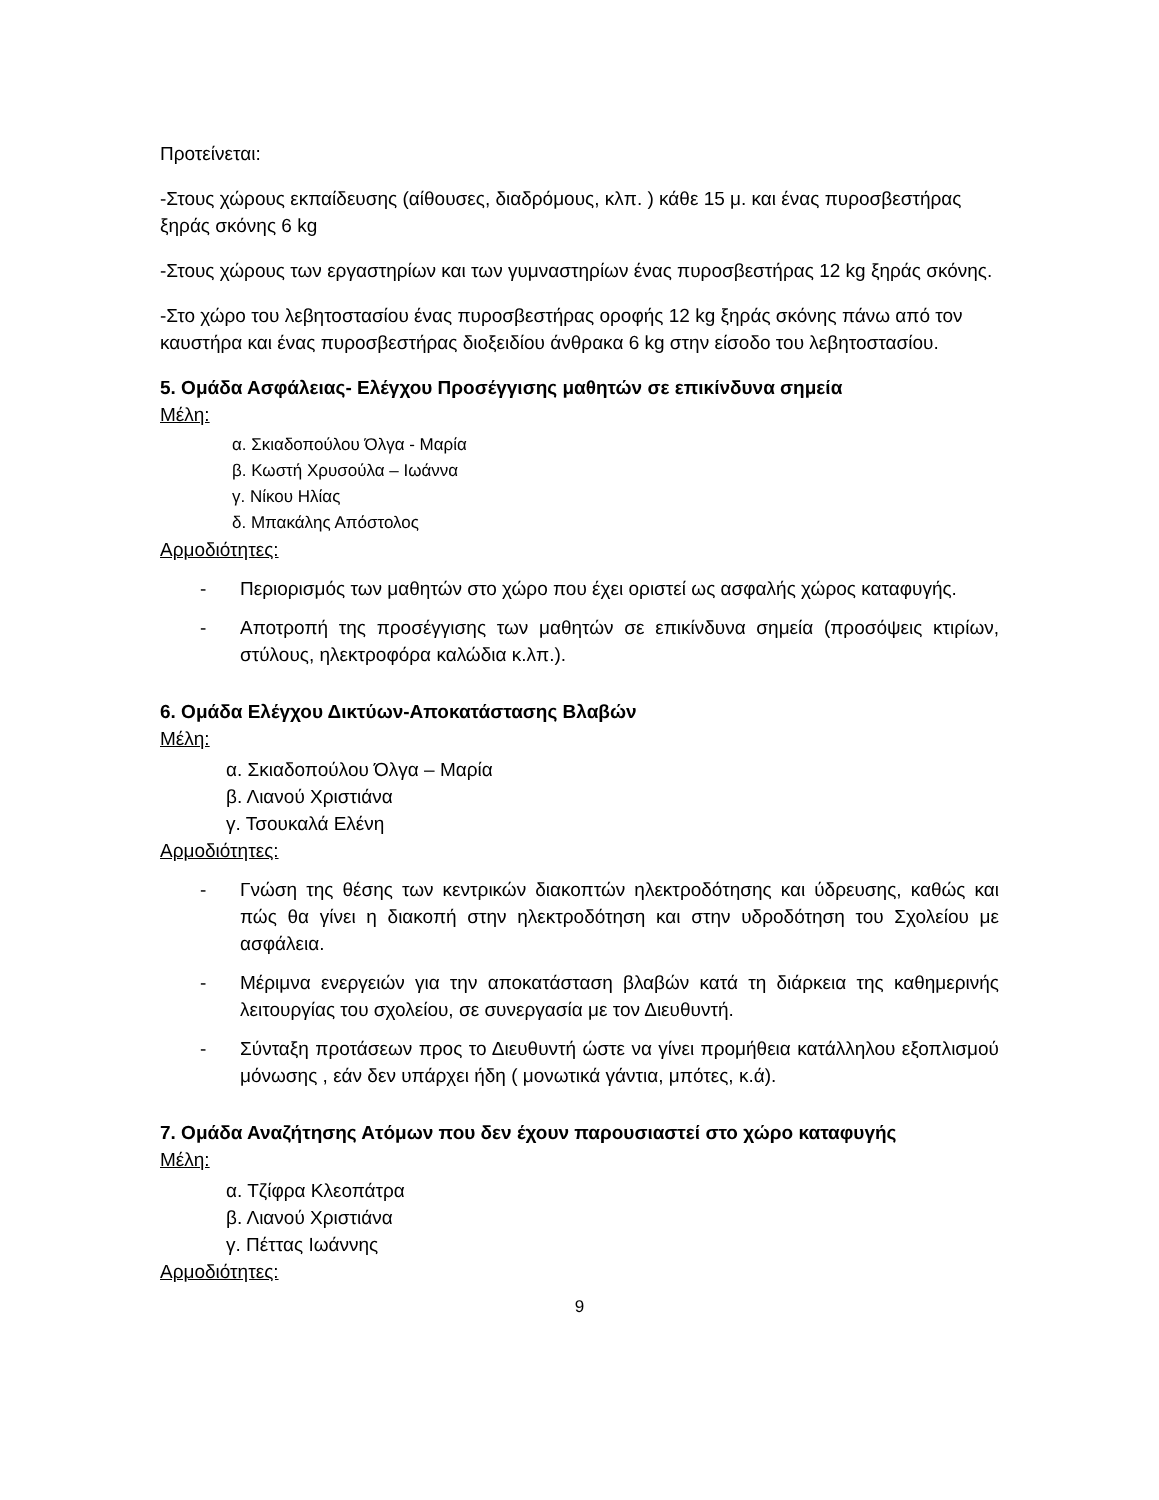Προτείνεται:
-Στους χώρους εκπαίδευσης (αίθουσες, διαδρόμους, κλπ. ) κάθε 15 μ. και ένας πυροσβεστήρας ξηράς σκόνης 6 kg
-Στους χώρους των εργαστηρίων και των γυμναστηρίων ένας πυροσβεστήρας 12 kg ξηράς σκόνης.
-Στο χώρο του λεβητοστασίου ένας πυροσβεστήρας οροφής 12 kg ξηράς σκόνης πάνω από τον καυστήρα και ένας πυροσβεστήρας διοξειδίου άνθρακα 6 kg στην είσοδο του λεβητοστασίου.
5. Ομάδα Ασφάλειας- Ελέγχου Προσέγγισης μαθητών σε επικίνδυνα σημεία
Μέλη:
α. Σκιαδοπούλου Όλγα - Μαρία
β. Κωστή Χρυσούλα – Ιωάννα
γ. Νίκου Ηλίας
δ. Μπακάλης Απόστολος
Αρμοδιότητες:
- Περιορισμός των μαθητών στο χώρο που έχει οριστεί ως ασφαλής χώρος καταφυγής.
- Αποτροπή της προσέγγισης των μαθητών σε επικίνδυνα σημεία (προσόψεις κτιρίων, στύλους, ηλεκτροφόρα καλώδια κ.λπ.).
6. Ομάδα Ελέγχου Δικτύων-Αποκατάστασης Βλαβών
Μέλη:
α. Σκιαδοπούλου Όλγα – Μαρία
β. Λιανού Χριστιάνα
γ. Τσουκαλά Ελένη
Αρμοδιότητες:
- Γνώση της θέσης των κεντρικών διακοπτών ηλεκτροδότησης και ύδρευσης, καθώς και πώς θα γίνει η διακοπή στην ηλεκτροδότηση και στην υδροδότηση του Σχολείου με ασφάλεια.
- Μέριμνα ενεργειών για την αποκατάσταση βλαβών κατά τη διάρκεια της καθημερινής λειτουργίας του σχολείου, σε συνεργασία με τον Διευθυντή.
- Σύνταξη προτάσεων προς το Διευθυντή ώστε να γίνει προμήθεια κατάλληλου εξοπλισμού μόνωσης , εάν δεν υπάρχει ήδη ( μονωτικά γάντια, μπότες, κ.ά).
7. Ομάδα Αναζήτησης Ατόμων που δεν έχουν παρουσιαστεί στο χώρο καταφυγής
Μέλη:
α. Τζίφρα Κλεοπάτρα
β. Λιανού Χριστιάνα
γ. Πέττας Ιωάννης
Αρμοδιότητες:
9